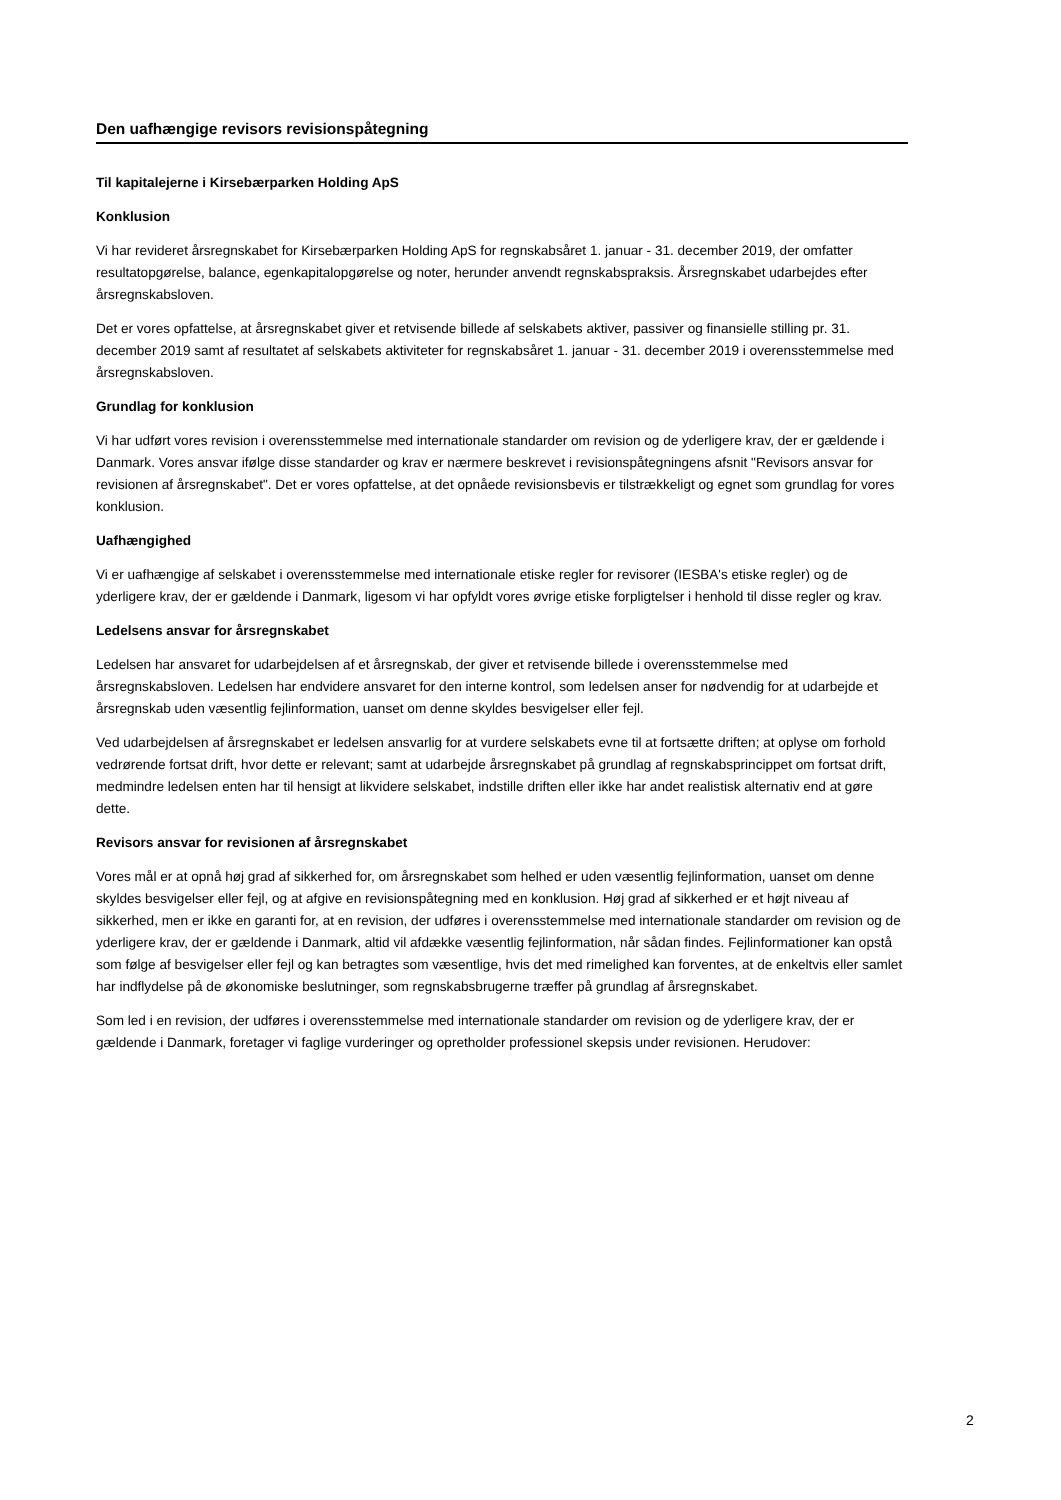Den uafhængige revisors revisionspåtegning
Til kapitalejerne i Kirsebærparken Holding ApS
Konklusion
Vi har revideret årsregnskabet for Kirsebærparken Holding ApS for regnskabsåret 1. januar - 31. december 2019, der omfatter resultatopgørelse, balance, egenkapitalopgørelse og noter, herunder anvendt regnskabspraksis. Årsregnskabet udarbejdes efter årsregnskabsloven.
Det er vores opfattelse, at årsregnskabet giver et retvisende billede af selskabets aktiver, passiver og finansielle stilling pr. 31. december 2019 samt af resultatet af selskabets aktiviteter for regnskabsåret 1. januar - 31. december 2019 i overensstemmelse med årsregnskabsloven.
Grundlag for konklusion
Vi har udført vores revision i overensstemmelse med internationale standarder om revision og de yderligere krav, der er gældende i Danmark. Vores ansvar ifølge disse standarder og krav er nærmere beskrevet i revisionspåtegningens afsnit "Revisors ansvar for revisionen af årsregnskabet". Det er vores opfattelse, at det opnåede revisionsbevis er tilstrækkeligt og egnet som grundlag for vores konklusion.
Uafhængighed
Vi er uafhængige af selskabet i overensstemmelse med internationale etiske regler for revisorer (IESBA's etiske regler) og de yderligere krav, der er gældende i Danmark, ligesom vi har opfyldt vores øvrige etiske forpligtelser i henhold til disse regler og krav.
Ledelsens ansvar for årsregnskabet
Ledelsen har ansvaret for udarbejdelsen af et årsregnskab, der giver et retvisende billede i overensstemmelse med årsregnskabsloven. Ledelsen har endvidere ansvaret for den interne kontrol, som ledelsen anser for nødvendig for at udarbejde et årsregnskab uden væsentlig fejlinformation, uanset om denne skyldes besvigelser eller fejl.
Ved udarbejdelsen af årsregnskabet er ledelsen ansvarlig for at vurdere selskabets evne til at fortsætte driften; at oplyse om forhold vedrørende fortsat drift, hvor dette er relevant; samt at udarbejde årsregnskabet på grundlag af regnskabsprincippet om fortsat drift, medmindre ledelsen enten har til hensigt at likvidere selskabet, indstille driften eller ikke har andet realistisk alternativ end at gøre dette.
Revisors ansvar for revisionen af årsregnskabet
Vores mål er at opnå høj grad af sikkerhed for, om årsregnskabet som helhed er uden væsentlig fejlinformation, uanset om denne skyldes besvigelser eller fejl, og at afgive en revisionspåtegning med en konklusion. Høj grad af sikkerhed er et højt niveau af sikkerhed, men er ikke en garanti for, at en revision, der udføres i overensstemmelse med internationale standarder om revision og de yderligere krav, der er gældende i Danmark, altid vil afdække væsentlig fejlinformation, når sådan findes. Fejlinformationer kan opstå som følge af besvigelser eller fejl og kan betragtes som væsentlige, hvis det med rimelighed kan forventes, at de enkeltvis eller samlet har indflydelse på de økonomiske beslutninger, som regnskabsbrugerne træffer på grundlag af årsregnskabet.
Som led i en revision, der udføres i overensstemmelse med internationale standarder om revision og de yderligere krav, der er gældende i Danmark, foretager vi faglige vurderinger og opretholder professionel skepsis under revisionen. Herudover:
2